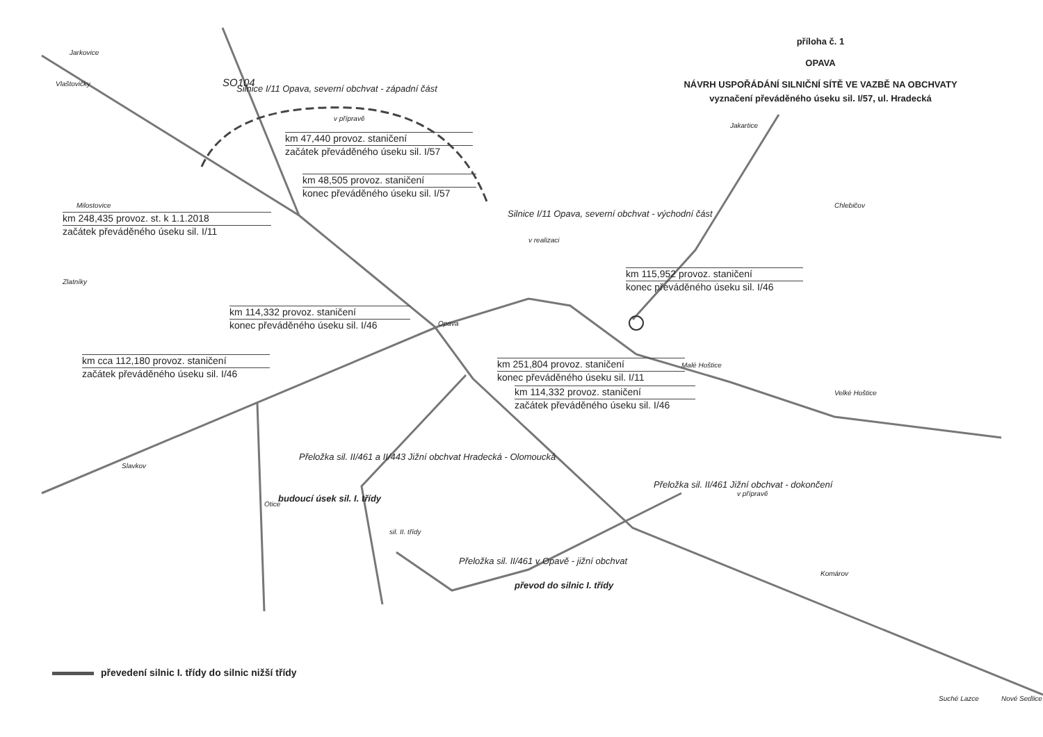příloha č. 1
OPAVA
NÁVRH USPOŘÁDÁNÍ SILNIČNÍ SÍTĚ VE VAZBĚ NA OBCHVATY
vyznačení převáděného úseku sil. I/57, ul. Hradecká
km 47,440 provoz. staničení
začátek převáděného úseku sil. I/57
km 48,505 provoz. staničení
konec převáděného úseku sil. I/57
km 248,435 provoz. st. k 1.1.2018
začátek převáděného úseku sil. I/11
km 115,952 provoz. staničení
konec převáděného úseku sil. I/46
km 114,332 provoz. staničení
konec převáděného úseku sil. I/46
km cca 112,180 provoz. staničení
začátek převáděného úseku sil. I/46
km 251,804 provoz. staničení
konec převáděného úseku sil. I/11
km 114,332 provoz. staničení
začátek převáděného úseku sil. I/46
Silnice I/11 Opava, severní obchvat - západní část
v přípravě
Silnice I/11 Opava, severní obchvat - východní část
v realizaci
Přeložka sil. II/461 Jižní obchvat - dokončení
v přípravě
Přeložka sil. II/461 a II/443 Jižní obchvat Hradecká - Olomoucká
budoucí úsek sil. I. třídy
Přeložka sil. II/461 v Opavě - jižní obchvat
převod do silnic I. třídy
sil. II. třídy
Opava
Otice
Nové Sedlice
Suché Lazce
Velké Hoštice
Malé Hoštice
Jakartice
Chlebičov
Vlaštovičky
Jarkovice
Milostovice
Zlatníky
Slavkov
Komárov
SO104
převedení silnic I. třídy do silnic nižší třídy